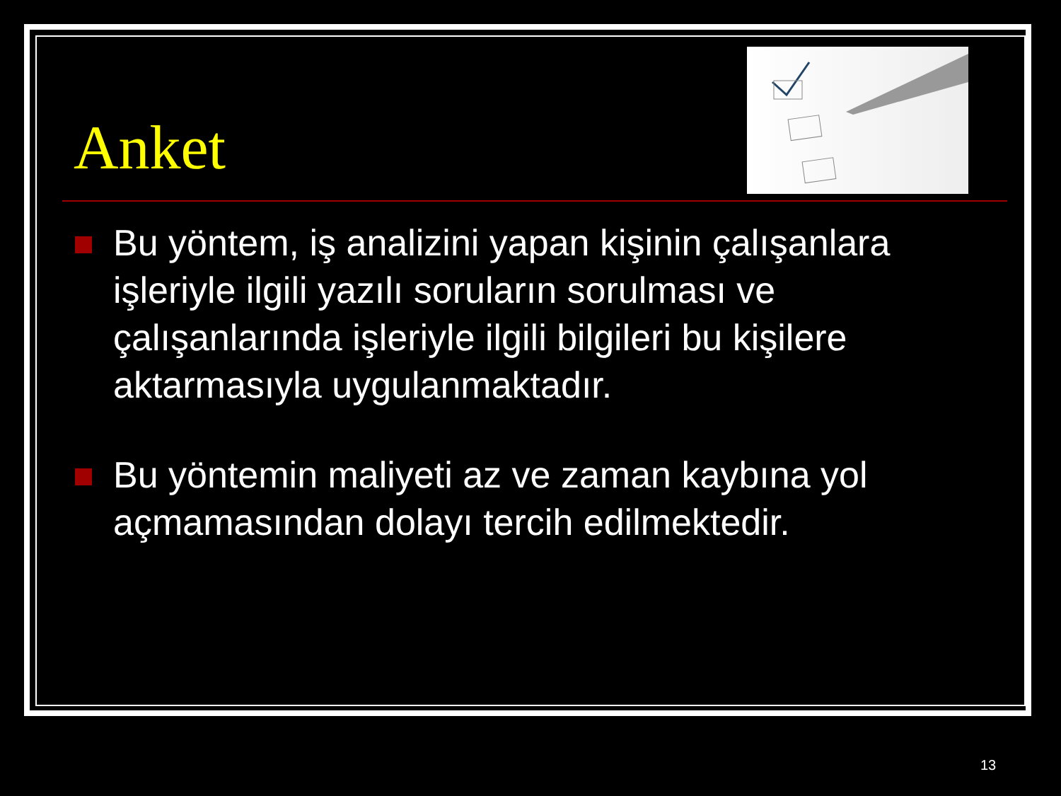Anket
Bu yöntem, iş analizini yapan kişinin çalışanlara işleriyle ilgili yazılı soruların sorulması ve çalışanlarında işleriyle ilgili bilgileri bu kişilere aktarmasıyla uygulanmaktadır.
Bu yöntemin maliyeti az ve zaman kaybına yol açmamasından dolayı tercih edilmektedir.
13